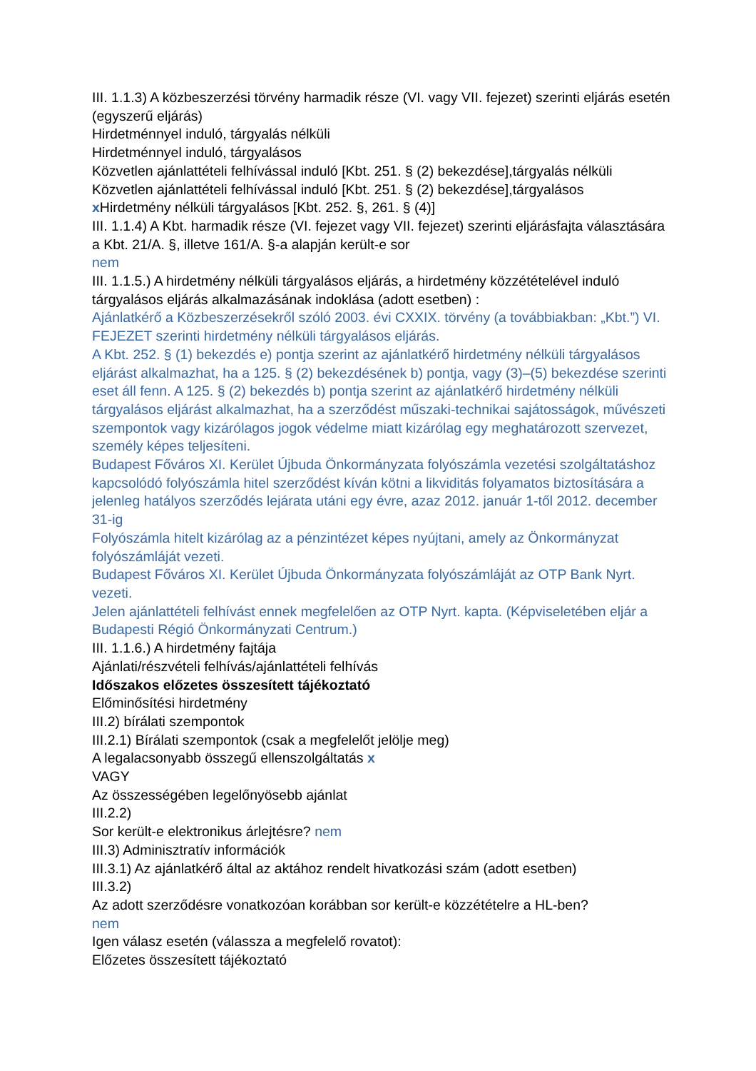III. 1.1.3) A közbeszerzési törvény harmadik része (VI. vagy VII. fejezet) szerinti eljárás esetén (egyszerű eljárás)
Hirdetménnyel induló, tárgyalás nélküli
Hirdetménnyel induló, tárgyalásos
Közvetlen ajánlattételi felhívással induló [Kbt. 251. § (2) bekezdése],tárgyalás nélküli
Közvetlen ajánlattételi felhívással induló [Kbt. 251. § (2) bekezdése],tárgyalásos
x Hirdetmény nélküli tárgyalásos [Kbt. 252. §, 261. § (4)]
III. 1.1.4) A Kbt. harmadik része (VI. fejezet vagy VII. fejezet) szerinti eljárásfajta választására a Kbt. 21/A. §, illetve 161/A. §-a alapján került-e sor
nem
III. 1.1.5.) A hirdetmény nélküli tárgyalásos eljárás, a hirdetmény közzétételével induló tárgyalásos eljárás alkalmazásának indoklása (adott esetben) :
Ajánlatkérő a Közbeszerzésekről szóló 2003. évi CXXIX. törvény (a továbbiakban: „Kbt.”) VI. FEJEZET szerinti hirdetmény nélküli tárgyalásos eljárás.
A Kbt. 252. § (1) bekezdés e) pontja szerint az ajánlatkérő hirdetmény nélküli tárgyalásos eljárást alkalmazhat, ha a 125. § (2) bekezdésének b) pontja, vagy (3)–(5) bekezdése szerinti eset áll fenn. A 125. § (2) bekezdés b) pontja szerint az ajánlatkérő hirdetmény nélküli tárgyalásos eljárást alkalmazhat, ha a szerződést műszaki-technikai sajátosságok, művészeti szempontok vagy kizárólagos jogok védelme miatt kizárólag egy meghatározott szervezet, személy képes teljesíteni.
Budapest Főváros XI. Kerület Újbuda Önkormányzata folyószámla vezetési szolgáltatáshoz kapcsolódó folyószámla hitel szerződést kíván kötni a likviditás folyamatos biztosítására a jelenleg hatályos szerződés lejárata utáni egy évre, azaz 2012. január 1-től 2012. december 31-ig
Folyószámla hitelt kizárólag az a pénzintézet képes nyújtani, amely az Önkormányzat folyószámláját vezeti.
Budapest Főváros XI. Kerület Újbuda Önkormányzata folyószámláját az OTP Bank Nyrt. vezeti.
Jelen ajánlattételi felhívást ennek megfelelően az OTP Nyrt. kapta. (Képviseletében eljár a Budapesti Régió Önkormányzati Centrum.)
III. 1.1.6.) A hirdetmény fajtája
Ajánlati/részvételi felhívás/ajánlattételi felhívás
Időszakos előzetes összesített tájékoztató
Előminősítési hirdetmény
III.2) bírálati szempontok
III.2.1) Bírálati szempontok (csak a megfelelőt jelölje meg)
A legalacsonyabb összegű ellenszolgáltatás x
VAGY
Az összességében legelőnyösebb ajánlat
III.2.2)
Sor került-e elektronikus árlejtésre? nem
III.3) Adminisztratív információk
III.3.1) Az ajánlatkérő által az aktához rendelt hivatkozási szám (adott esetben)
III.3.2)
Az adott szerződésre vonatkozóan korábban sor került-e közzétételre a HL-ben?
nem
Igen válasz esetén (válassza a megfelelő rovatot):
Előzetes összesített tájékoztató